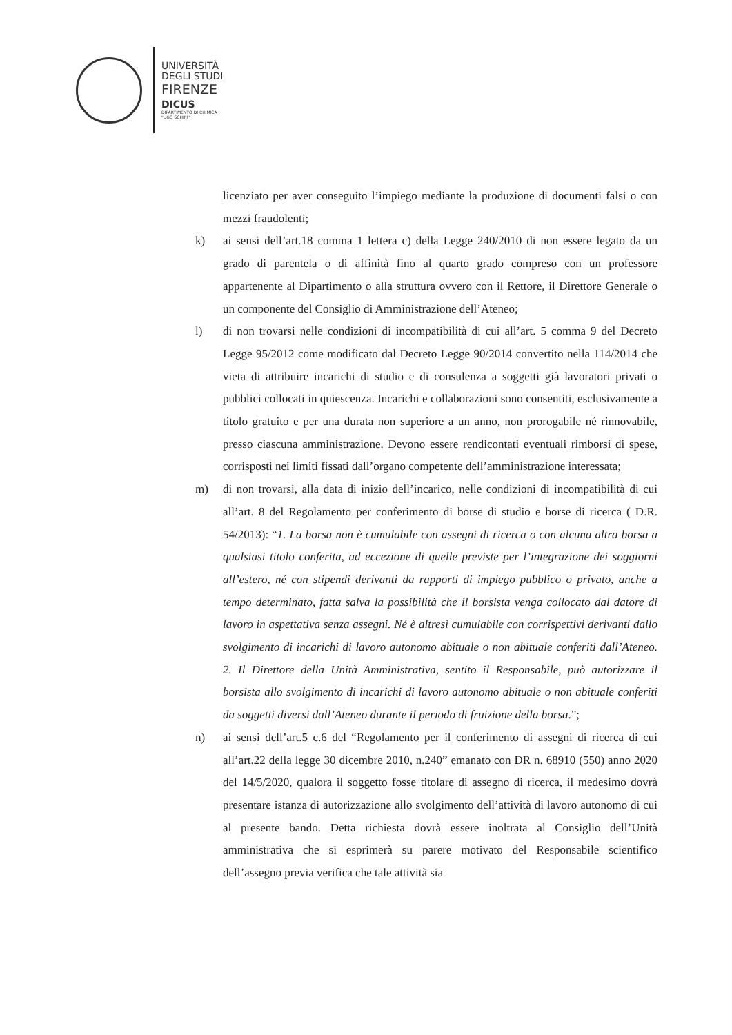UNIVERSITÀ
DEGLI STUDI
FIRENZE
DICUS
DIPARTIMENTO DI CHIMICA
"UGO SCHIFF"
licenziato per aver conseguito l’impiego mediante la produzione di documenti falsi o con mezzi fraudolenti;
k) ai sensi dell’art.18 comma 1 lettera c) della Legge 240/2010 di non essere legato da un grado di parentela o di affinità fino al quarto grado compreso con un professore appartenente al Dipartimento o alla struttura ovvero con il Rettore, il Direttore Generale o un componente del Consiglio di Amministrazione dell’Ateneo;
l) di non trovarsi nelle condizioni di incompatibilità di cui all’art. 5 comma 9 del Decreto Legge 95/2012 come modificato dal Decreto Legge 90/2014 convertito nella 114/2014 che vieta di attribuire incarichi di studio e di consulenza a soggetti già lavoratori privati o pubblici collocati in quiescenza. Incarichi e collaborazioni sono consentiti, esclusivamente a titolo gratuito e per una durata non superiore a un anno, non prorogabile né rinnovabile, presso ciascuna amministrazione. Devono essere rendicontati eventuali rimborsi di spese, corrisposti nei limiti fissati dall’organo competente dell’amministrazione interessata;
m) di non trovarsi, alla data di inizio dell’incarico, nelle condizioni di incompatibilità di cui all’art. 8 del Regolamento per conferimento di borse di studio e borse di ricerca ( D.R. 54/2013): “1. La borsa non è cumulabile con assegni di ricerca o con alcuna altra borsa a qualsiasi titolo conferita, ad eccezione di quelle previste per l’integrazione dei soggiorni all’estero, né con stipendi derivanti da rapporti di impiego pubblico o privato, anche a tempo determinato, fatta salva la possibilità che il borsista venga collocato dal datore di lavoro in aspettativa senza assegni. Né è altresì cumulabile con corrispettivi derivanti dallo svolgimento di incarichi di lavoro autonomo abituale o non abituale conferiti dall’Ateneo. 2. Il Direttore della Unità Amministrativa, sentito il Responsabile, può autorizzare il borsista allo svolgimento di incarichi di lavoro autonomo abituale o non abituale conferiti da soggetti diversi dall’Ateneo durante il periodo di fruizione della borsa.”;
n) ai sensi dell’art.5 c.6 del “Regolamento per il conferimento di assegni di ricerca di cui all’art.22 della legge 30 dicembre 2010, n.240” emanato con DR n. 68910 (550) anno 2020 del 14/5/2020, qualora il soggetto fosse titolare di assegno di ricerca, il medesimo dovrà presentare istanza di autorizzazione allo svolgimento dell’attività di lavoro autonomo di cui al presente bando. Detta richiesta dovrà essere inoltrata al Consiglio dell’Unità amministrativa che si esprimerà su parere motivato del Responsabile scientifico dell’assegno previa verifica che tale attività sia